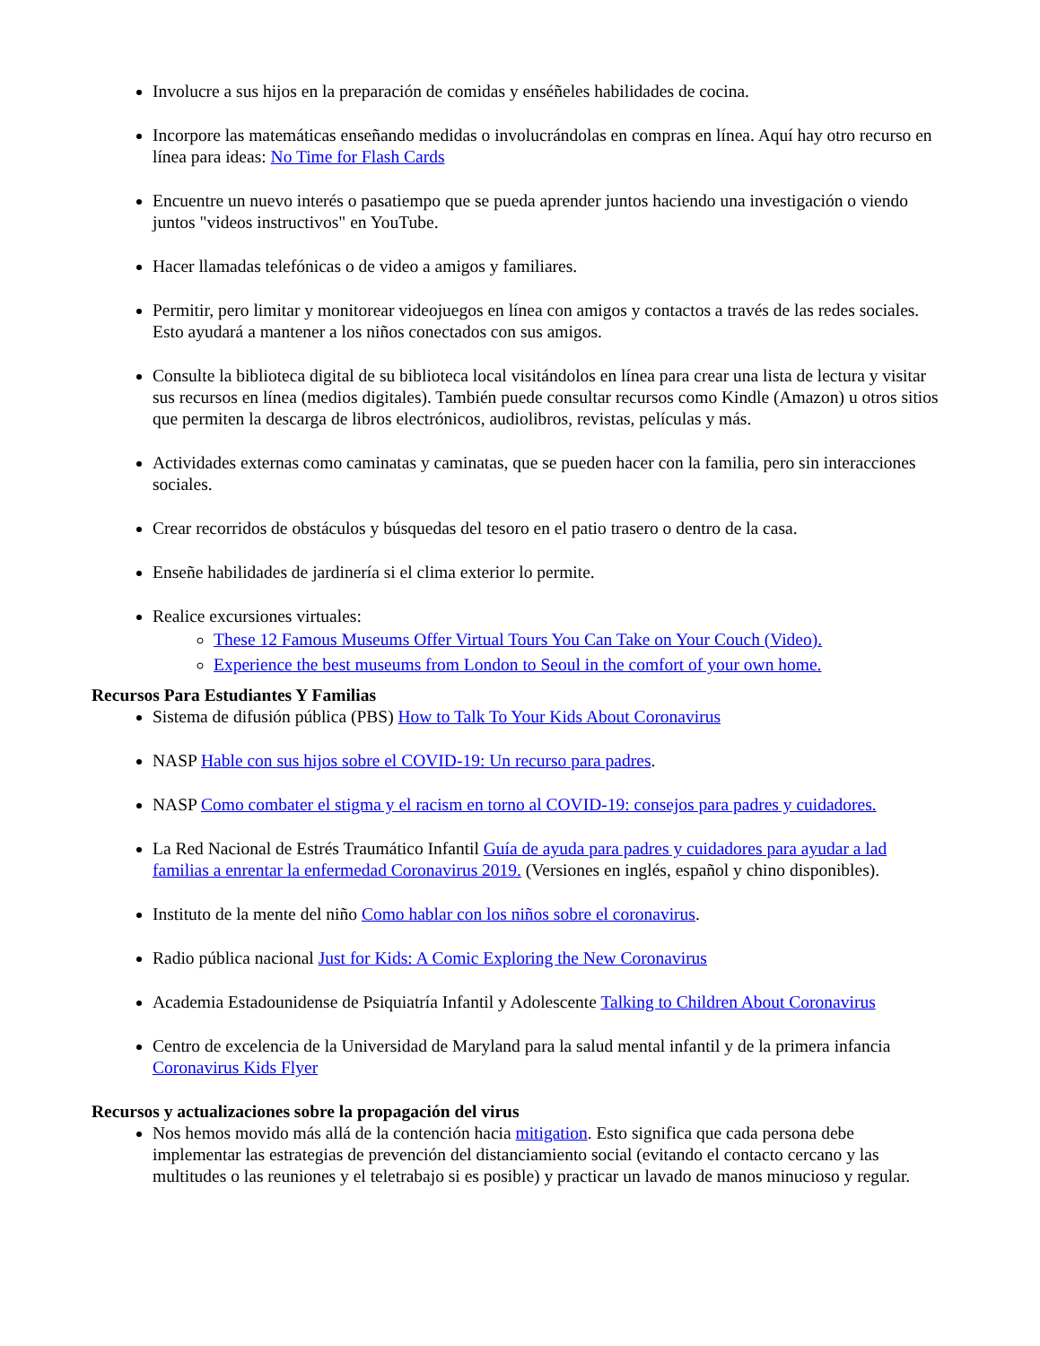Involucre a sus hijos en la preparación de comidas y enséñeles habilidades de cocina.
Incorpore las matemáticas enseñando medidas o involucrándolas en compras en línea. Aquí hay otro recurso en línea para ideas: No Time for Flash Cards
Encuentre un nuevo interés o pasatiempo que se pueda aprender juntos haciendo una investigación o viendo juntos "videos instructivos" en YouTube.
Hacer llamadas telefónicas o de video a amigos y familiares.
Permitir, pero limitar y monitorear videojuegos en línea con amigos y contactos a través de las redes sociales. Esto ayudará a mantener a los niños conectados con sus amigos.
Consulte la biblioteca digital de su biblioteca local visitándolos en línea para crear una lista de lectura y visitar sus recursos en línea (medios digitales). También puede consultar recursos como Kindle (Amazon) u otros sitios que permiten la descarga de libros electrónicos, audiolibros, revistas, películas y más.
Actividades externas como caminatas y caminatas, que se pueden hacer con la familia, pero sin interacciones sociales.
Crear recorridos de obstáculos y búsquedas del tesoro en el patio trasero o dentro de la casa.
Enseñe habilidades de jardinería si el clima exterior lo permite.
Realice excursiones virtuales:
These 12 Famous Museums Offer Virtual Tours You Can Take on Your Couch (Video).
Experience the best museums from London to Seoul in the comfort of your own home.
Recursos Para Estudiantes Y Familias
Sistema de difusión pública (PBS) How to Talk To Your Kids About Coronavirus
NASP Hable con sus hijos sobre el COVID-19: Un recurso para padres.
NASP Como combater el stigma y el racism en torno al COVID-19: consejos para padres y cuidadores.
La Red Nacional de Estrés Traumático Infantil Guía de ayuda para padres y cuidadores para ayudar a lad familias a enrentar la enfermedad Coronavirus 2019. (Versiones en inglés, español y chino disponibles).
Instituto de la mente del niño Como hablar con los niños sobre el coronavirus.
Radio pública nacional Just for Kids: A Comic Exploring the New Coronavirus
Academia Estadounidense de Psiquiatría Infantil y Adolescente Talking to Children About Coronavirus
Centro de excelencia de la Universidad de Maryland para la salud mental infantil y de la primera infancia Coronavirus Kids Flyer
Recursos y actualizaciones sobre la propagación del virus
Nos hemos movido más allá de la contención hacia mitigation. Esto significa que cada persona debe implementar las estrategias de prevención del distanciamiento social (evitando el contacto cercano y las multitudes o las reuniones y el teletrabajo si es posible) y practicar un lavado de manos minucioso y regular.